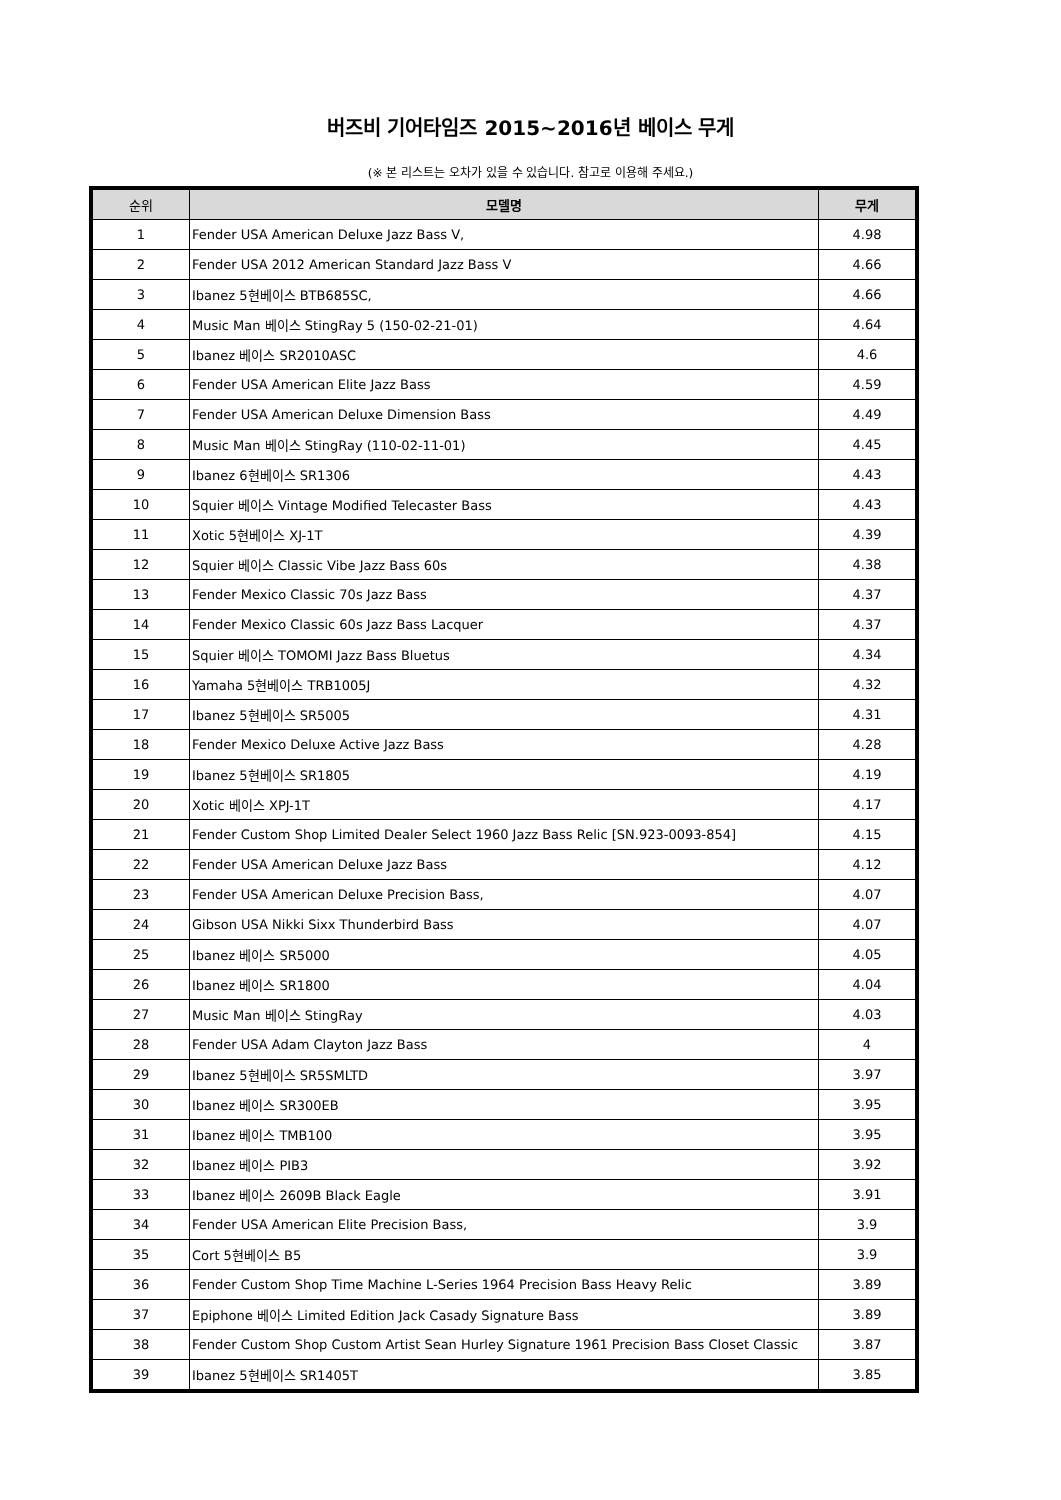버즈비 기어타임즈 2015~2016년 베이스 무게
(※ 본 리스트는 오차가 있을 수 있습니다. 참고로 이용해 주세요.)
| 순위 | 모델명 | 무게 |
| --- | --- | --- |
| 1 | Fender USA American Deluxe Jazz Bass V, | 4.98 |
| 2 | Fender USA 2012 American Standard Jazz Bass V | 4.66 |
| 3 | Ibanez 5현베이스 BTB685SC, | 4.66 |
| 4 | Music Man 베이스 StingRay 5 (150-02-21-01) | 4.64 |
| 5 | Ibanez 베이스 SR2010ASC | 4.6 |
| 6 | Fender USA American Elite Jazz Bass | 4.59 |
| 7 | Fender USA American Deluxe Dimension Bass | 4.49 |
| 8 | Music Man 베이스 StingRay (110-02-11-01) | 4.45 |
| 9 | Ibanez 6현베이스 SR1306 | 4.43 |
| 10 | Squier 베이스 Vintage Modified Telecaster Bass | 4.43 |
| 11 | Xotic 5현베이스 XJ-1T | 4.39 |
| 12 | Squier 베이스 Classic Vibe Jazz Bass 60s | 4.38 |
| 13 | Fender Mexico Classic 70s Jazz Bass | 4.37 |
| 14 | Fender Mexico Classic 60s Jazz Bass Lacquer | 4.37 |
| 15 | Squier 베이스 TOMOMI Jazz Bass Bluetus | 4.34 |
| 16 | Yamaha 5현베이스 TRB1005J | 4.32 |
| 17 | Ibanez 5현베이스 SR5005 | 4.31 |
| 18 | Fender Mexico Deluxe Active Jazz Bass | 4.28 |
| 19 | Ibanez 5현베이스 SR1805 | 4.19 |
| 20 | Xotic 베이스 XPJ-1T | 4.17 |
| 21 | Fender Custom Shop Limited Dealer Select 1960 Jazz Bass Relic [SN.923-0093-854] | 4.15 |
| 22 | Fender USA American Deluxe Jazz Bass | 4.12 |
| 23 | Fender USA American Deluxe Precision Bass, | 4.07 |
| 24 | Gibson USA Nikki Sixx Thunderbird Bass | 4.07 |
| 25 | Ibanez 베이스 SR5000 | 4.05 |
| 26 | Ibanez 베이스 SR1800 | 4.04 |
| 27 | Music Man 베이스 StingRay | 4.03 |
| 28 | Fender USA Adam Clayton Jazz Bass | 4 |
| 29 | Ibanez 5현베이스 SR5SMLTD | 3.97 |
| 30 | Ibanez 베이스 SR300EB | 3.95 |
| 31 | Ibanez 베이스 TMB100 | 3.95 |
| 32 | Ibanez 베이스 PIB3 | 3.92 |
| 33 | Ibanez 베이스 2609B Black Eagle | 3.91 |
| 34 | Fender USA American Elite Precision Bass, | 3.9 |
| 35 | Cort 5현베이스 B5 | 3.9 |
| 36 | Fender Custom Shop Time Machine L-Series 1964 Precision Bass Heavy Relic | 3.89 |
| 37 | Epiphone 베이스 Limited Edition Jack Casady Signature Bass | 3.89 |
| 38 | Fender Custom Shop Custom Artist Sean Hurley Signature 1961 Precision Bass Closet Classic | 3.87 |
| 39 | Ibanez 5현베이스 SR1405T | 3.85 |